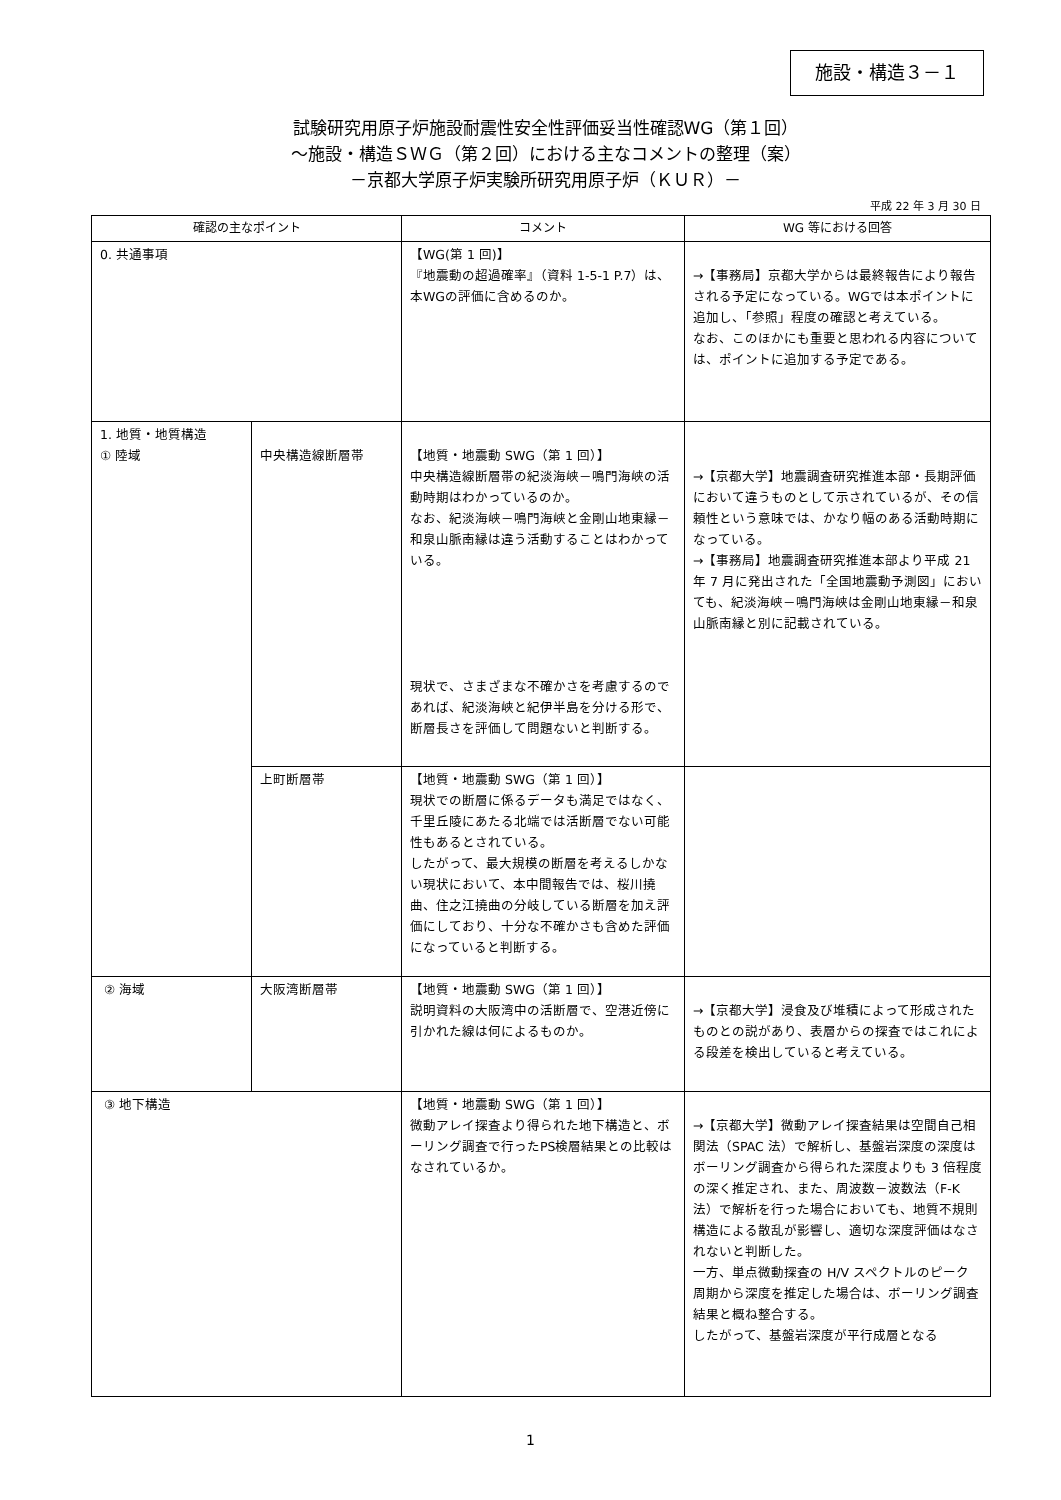施設・構造３－１
試験研究用原子炉施設耐震性安全性評価妥当性確認WG（第１回）
～施設・構造ＳＷＧ（第２回）における主なコメントの整理（案）
－京都大学原子炉実験所研究用原子炉（ＫＵＲ）－
平成 22 年 3 月 30 日
| 確認の主なポイント | | コメント | WG 等における回答 |
| --- | --- | --- | --- |
| 0. 共通事項 | | 【WG(第 1 回)】 『地震動の超過確率』（資料 1-5-1 P.7）は、本WGの評価に含めるのか。 | →【事務局】京都大学からは最終報告により報告される予定になっている。WGでは本ポイントに追加し、「参照」程度の確認と考えている。 なお、このほかにも重要と思われる内容については、ポイントに追加する予定である。 |
| 1. 地質・地質構造 ① 陸域 | 中央構造線断層帯 | 【地質・地震動 SWG（第 1 回）】 中央構造線断層帯の紀淡海峡－鳴門海峡の活動時期はわかっているのか。 なお、紀淡海峡－鳴門海峡と金剛山地東縁－和泉山脈南縁は違う活動することはわかっている。 現状で、さまざまな不確かさを考慮するのであれば、紀淡海峡と紀伊半島を分ける形で、断層長さを評価して問題ないと判断する。 | →【京都大学】地震調査研究推進本部・長期評価において違うものとして示されているが、その信頼性という意味では、かなり幅のある活動時期になっている。 →【事務局】地震調査研究推進本部より平成 21 年 7 月に発出された「全国地震動予測図」においても、紀淡海峡－鳴門海峡は金剛山地東縁－和泉山脈南縁と別に記載されている。 |
| | 上町断層帯 | 【地質・地震動 SWG（第 1 回）】 現状での断層に係るデータも満足ではなく、千里丘陵にあたる北端では活断層でない可能性もあるとされている。 したがって、最大規模の断層を考えるしかない現状において、本中間報告では、桜川撓曲、住之江撓曲の分岐している断層を加え評価にしており、十分な不確かさも含めた評価になっていると判断する。 | |
| ② 海域 | 大阪湾断層帯 | 【地質・地震動 SWG（第 1 回）】 説明資料の大阪湾中の活断層で、空港近傍に引かれた線は何によるものか。 | →【京都大学】浸食及び堆積によって形成されたものとの説があり、表層からの探査ではこれによる段差を検出していると考えている。 |
| ③ 地下構造 | | 【地質・地震動 SWG（第 1 回）】 微動アレイ探査より得られた地下構造と、ボーリング調査で行ったPS検層結果との比較はなされているか。 | →【京都大学】微動アレイ探査結果は空間自己相関法（SPAC 法）で解析し、基盤岩深度の深度はボーリング調査から得られた深度よりも 3 倍程度の深く推定され、また、周波数－波数法（F-K 法）で解析を行った場合においても、地質不規則構造による散乱が影響し、適切な深度評価はなされないと判断した。 一方、単点微動探査の H/V スペクトルのピーク周期から深度を推定した場合は、ボーリング調査結果と概ね整合する。 したがって、基盤岩深度が平行成層となる |
1